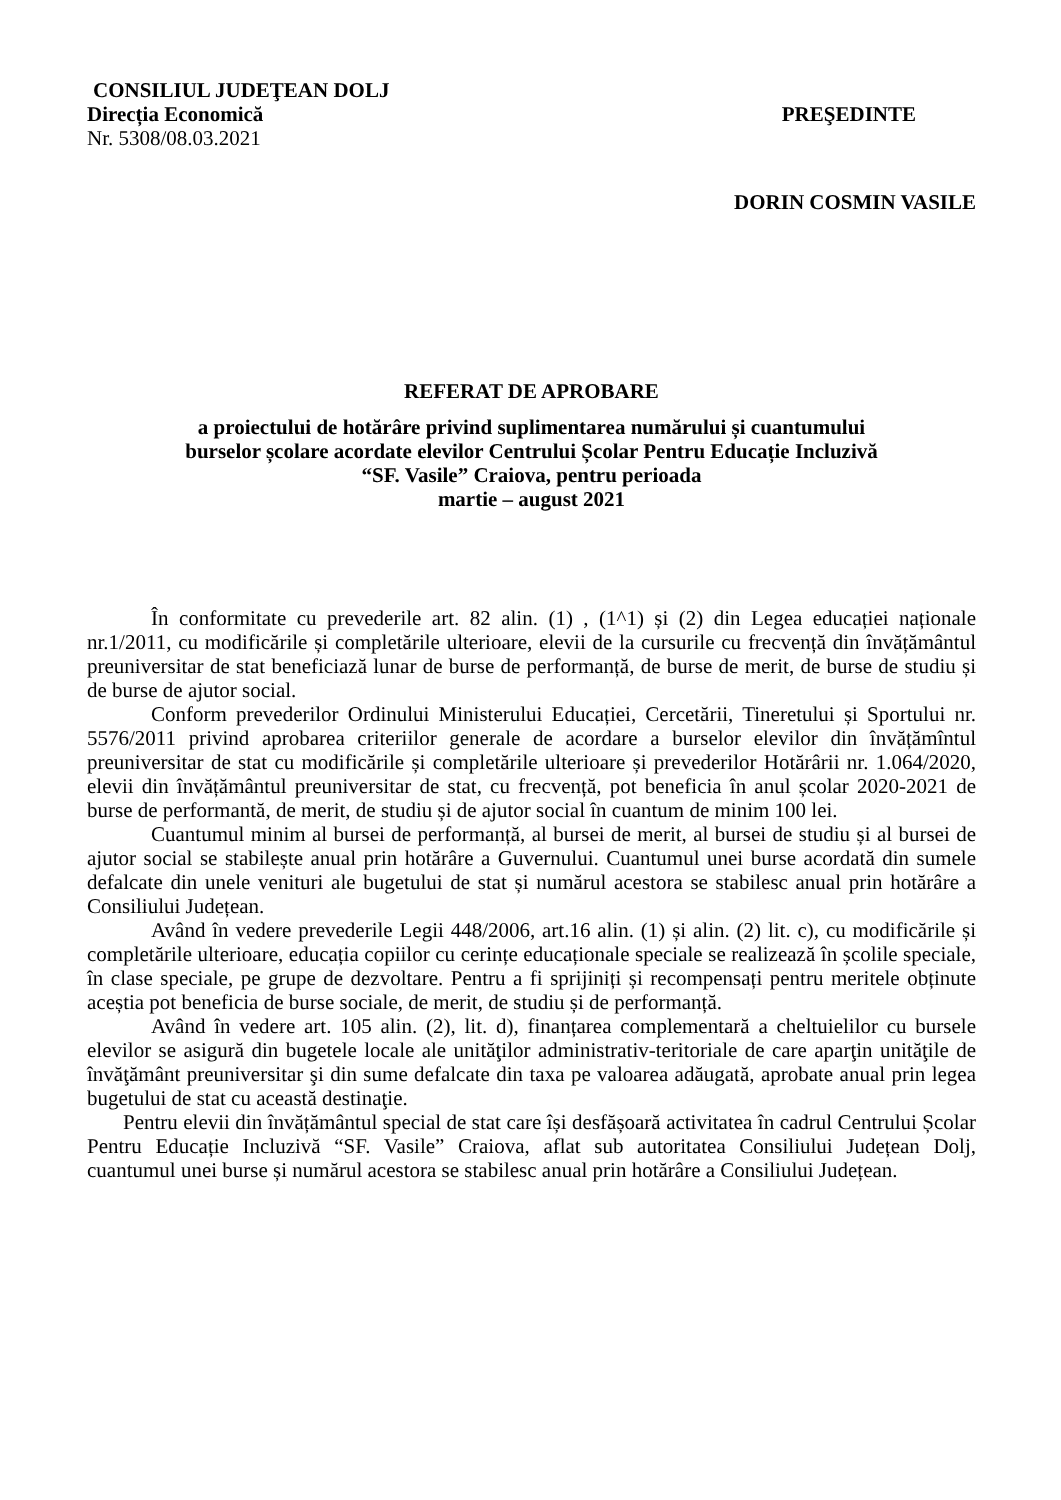CONSILIUL JUDEŢEAN DOLJ
Direcția Economică PREŞEDINTE
Nr. 5308/08.03.2021
DORIN COSMIN VASILE
REFERAT DE APROBARE
a proiectului de hotărâre privind suplimentarea numărului și cuantumului
burselor școlare acordate elevilor Centrului Școlar Pentru Educație Incluzivă
“SF. Vasile” Craiova, pentru perioada
martie – august 2021
În conformitate cu prevederile art. 82 alin. (1) , (1^1) și (2) din Legea educației naționale nr.1/2011, cu modificările și completările ulterioare, elevii de la cursurile cu frecvență din învățământul preuniversitar de stat beneficiază lunar de burse de performanță, de burse de merit, de burse de studiu și de burse de ajutor social.
Conform prevederilor Ordinului Ministerului Educației, Cercetării, Tineretului și Sportului nr. 5576/2011 privind aprobarea criteriilor generale de acordare a burselor elevilor din învățămîntul preuniversitar de stat cu modificările și completările ulterioare și prevederilor Hotărârii nr. 1.064/2020, elevii din învățământul preuniversitar de stat, cu frecvență, pot beneficia în anul școlar 2020-2021 de burse de performantă, de merit, de studiu și de ajutor social în cuantum de minim 100 lei.
Cuantumul minim al bursei de performanță, al bursei de merit, al bursei de studiu și al bursei de ajutor social se stabilește anual prin hotărâre a Guvernului. Cuantumul unei burse acordată din sumele defalcate din unele venituri ale bugetului de stat și numărul acestora se stabilesc anual prin hotărâre a Consiliului Județean.
Având în vedere prevederile Legii 448/2006, art.16 alin. (1) și alin. (2) lit. c), cu modificările și completările ulterioare, educația copiilor cu cerințe educaționale speciale se realizează în școlile speciale, în clase speciale, pe grupe de dezvoltare. Pentru a fi sprijiniți și recompensați pentru meritele obținute aceștia pot beneficia de burse sociale, de merit, de studiu și de performanță.
Având în vedere art. 105 alin. (2), lit. d), finanțarea complementară a cheltuielilor cu bursele elevilor se asigură din bugetele locale ale unităţilor administrativ-teritoriale de care aparţin unităţile de învăţământ preuniversitar şi din sume defalcate din taxa pe valoarea adăugată, aprobate anual prin legea bugetului de stat cu această destinaţie.
Pentru elevii din învățământul special de stat care își desfășoară activitatea în cadrul Centrului Școlar Pentru Educație Incluzivă “SF. Vasile” Craiova, aflat sub autoritatea Consiliului Județean Dolj, cuantumul unei burse și numărul acestora se stabilesc anual prin hotărâre a Consiliului Județean.